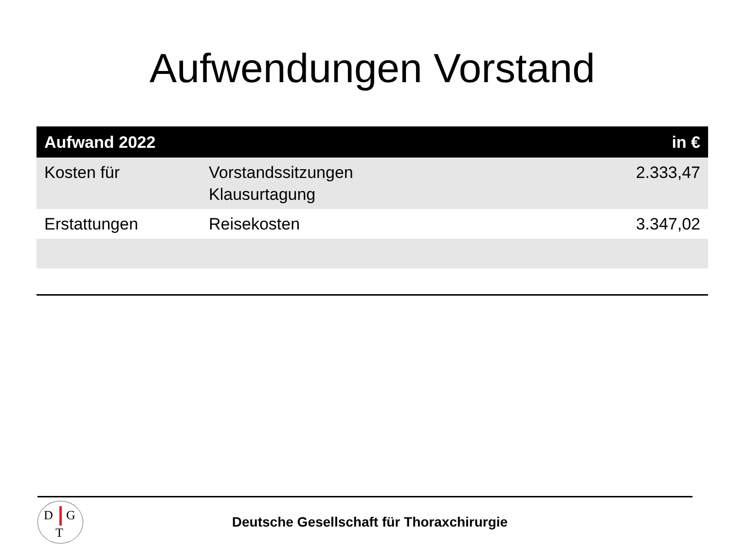Aufwendungen Vorstand
| Aufwand 2022 | | in € |
| --- | --- | --- |
| Kosten für | Vorstandssitzungen Klausurtagung | 2.333,47 |
| Erstattungen | Reisekosten | 3.347,02 |
D G
T
Deutsche Gesellschaft für Thoraxchirurgie